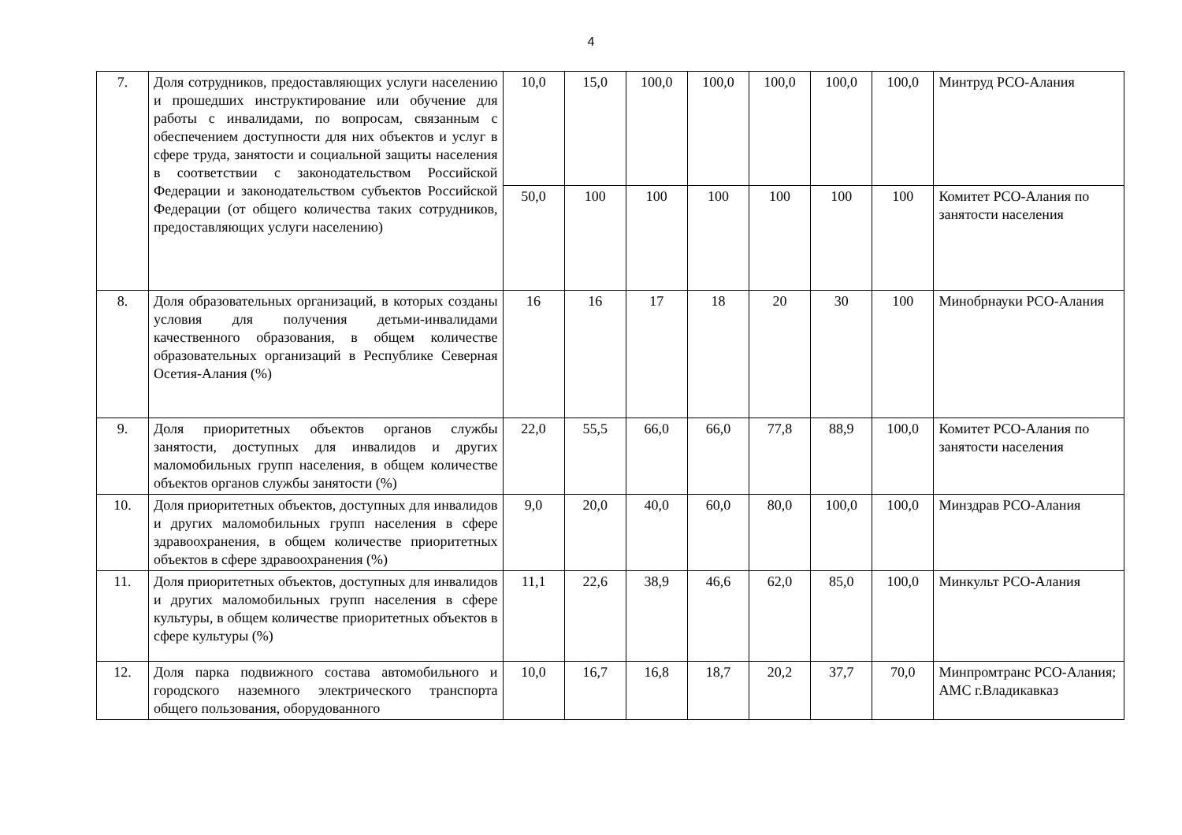4
| 7. | Доля сотрудников, предоставляющих услуги населению и прошедших инструктирование или обучение для работы с инвалидами, по вопросам, связанным с обеспечением доступности для них объектов и услуг в сфере труда, занятости и социальной защиты населения в соответствии с законодательством Российской Федерации и законодательством субъектов Российской Федерации (от общего количества таких сотрудников, предоставляющих услуги населению) | 10,0 | 15,0 | 100,0 | 100,0 | 100,0 | 100,0 | 100,0 | Минтруд РСО-Алания |
| | | 50,0 | 100 | 100 | 100 | 100 | 100 | 100 | Комитет РСО-Алания по занятости населения |
| 8. | Доля образовательных организаций, в которых созданы условия для получения детьми-инвалидами качественного образования, в общем количестве образовательных организаций в Республике Северная Осетия-Алания (%) | 16 | 16 | 17 | 18 | 20 | 30 | 100 | Минобрнауки РСО-Алания |
| 9. | Доля приоритетных объектов органов службы занятости, доступных для инвалидов и других маломобильных групп населения, в общем количестве объектов органов службы занятости (%) | 22,0 | 55,5 | 66,0 | 66,0 | 77,8 | 88,9 | 100,0 | Комитет РСО-Алания по занятости населения |
| 10. | Доля приоритетных объектов, доступных для инвалидов и других маломобильных групп населения в сфере здравоохранения, в общем количестве приоритетных объектов в сфере здравоохранения (%) | 9,0 | 20,0 | 40,0 | 60,0 | 80,0 | 100,0 | 100,0 | Минздрав РСО-Алания |
| 11. | Доля приоритетных объектов, доступных для инвалидов и других маломобильных групп населения в сфере культуры, в общем количестве приоритетных объектов в сфере культуры (%) | 11,1 | 22,6 | 38,9 | 46,6 | 62,0 | 85,0 | 100,0 | Минкульт РСО-Алания |
| 12. | Доля парка подвижного состава автомобильного и городского наземного электрического транспорта общего пользования, оборудованного | 10,0 | 16,7 | 16,8 | 18,7 | 20,2 | 37,7 | 70,0 | Минпромтранс РСО-Алания; АМС г.Владикавказ |